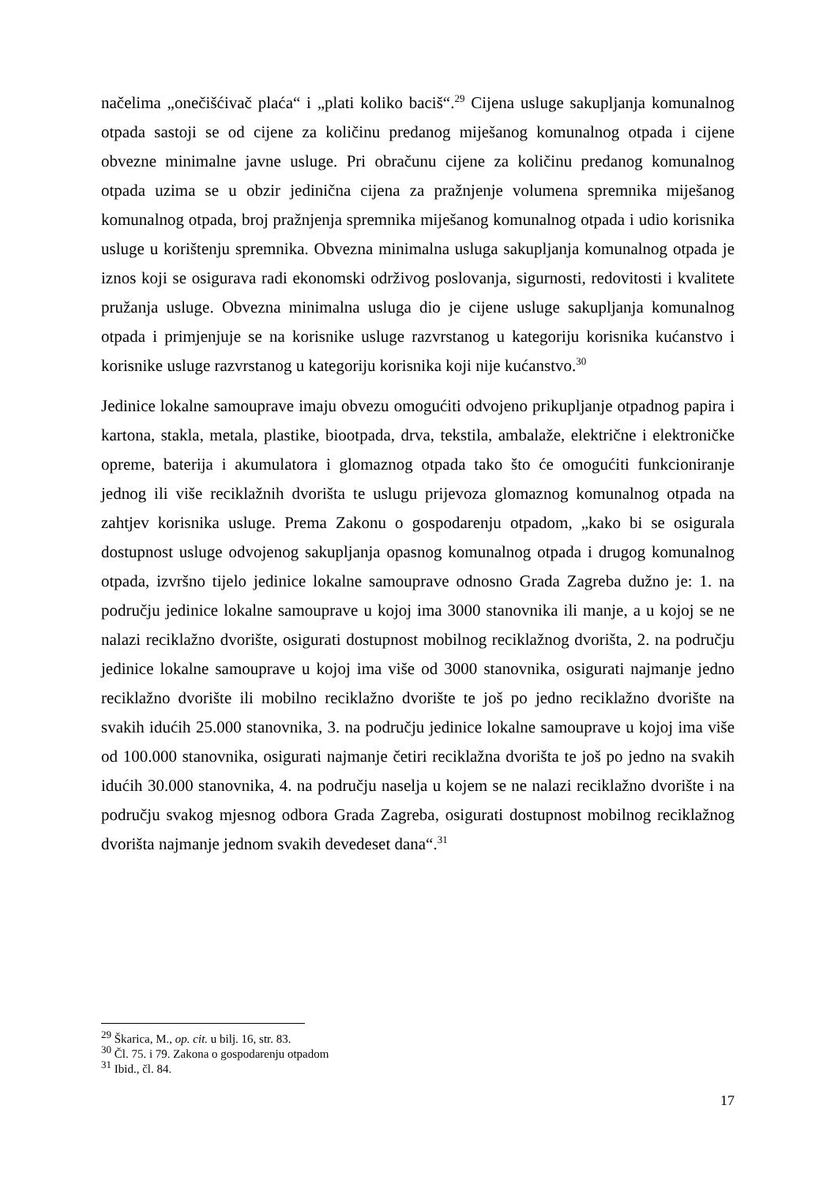načelima „onečišćivač plaća“ i „plati koliko baciš“.<sup>29</sup> Cijena usluge sakupljanja komunalnog otpada sastoji se od cijene za količinu predanog miješanog komunalnog otpada i cijene obvezne minimalne javne usluge. Pri obračunu cijene za količinu predanog komunalnog otpada uzima se u obzir jedinična cijena za pražnjenje volumena spremnika miješanog komunalnog otpada, broj pražnjenja spremnika miješanog komunalnog otpada i udio korisnika usluge u korištenju spremnika. Obvezna minimalna usluga sakupljanja komunalnog otpada je iznos koji se osigurava radi ekonomski održivog poslovanja, sigurnosti, redovitosti i kvalitete pružanja usluge. Obvezna minimalna usluga dio je cijene usluge sakupljanja komunalnog otpada i primjenjuje se na korisnike usluge razvrstanog u kategoriju korisnika kućanstvo i korisnike usluge razvrstanog u kategoriju korisnika koji nije kućanstvo.<sup>30</sup>
Jedinice lokalne samouprave imaju obvezu omogućiti odvojeno prikupljanje otpadnog papira i kartona, stakla, metala, plastike, biootpada, drva, tekstila, ambalaže, električne i elektroničke opreme, baterija i akumulatora i glomaznog otpada tako što će omogućiti funkcioniranje jednog ili više reciklažnih dvorišta te uslugu prijevoza glomaznog komunalnog otpada na zahtjev korisnika usluge. Prema Zakonu o gospodarenju otpadom, „kako bi se osigurala dostupnost usluge odvojenog sakupljanja opasnog komunalnog otpada i drugog komunalnog otpada, izvršno tijelo jedinice lokalne samouprave odnosno Grada Zagreba dužno je: 1. na području jedinice lokalne samouprave u kojoj ima 3000 stanovnika ili manje, a u kojoj se ne nalazi reciklažno dvorište, osigurati dostupnost mobilnog reciklažnog dvorišta, 2. na području jedinice lokalne samouprave u kojoj ima više od 3000 stanovnika, osigurati najmanje jedno reciklažno dvorište ili mobilno reciklažno dvorište te još po jedno reciklažno dvorište na svakih idućih 25.000 stanovnika, 3. na području jedinice lokalne samouprave u kojoj ima više od 100.000 stanovnika, osigurati najmanje četiri reciklažna dvorišta te još po jedno na svakih idućih 30.000 stanovnika, 4. na području naselja u kojem se ne nalazi reciklažno dvorište i na području svakog mjesnog odbora Grada Zagreba, osigurati dostupnost mobilnog reciklažnog dvorišta najmanje jednom svakih devedeset dana“.<sup>31</sup>
<sup>29</sup> Škarica, M., op. cit. u bilj. 16, str. 83.
<sup>30</sup> Čl. 75. i 79. Zakona o gospodarenju otpadom
<sup>31</sup> Ibid., čl. 84.
17